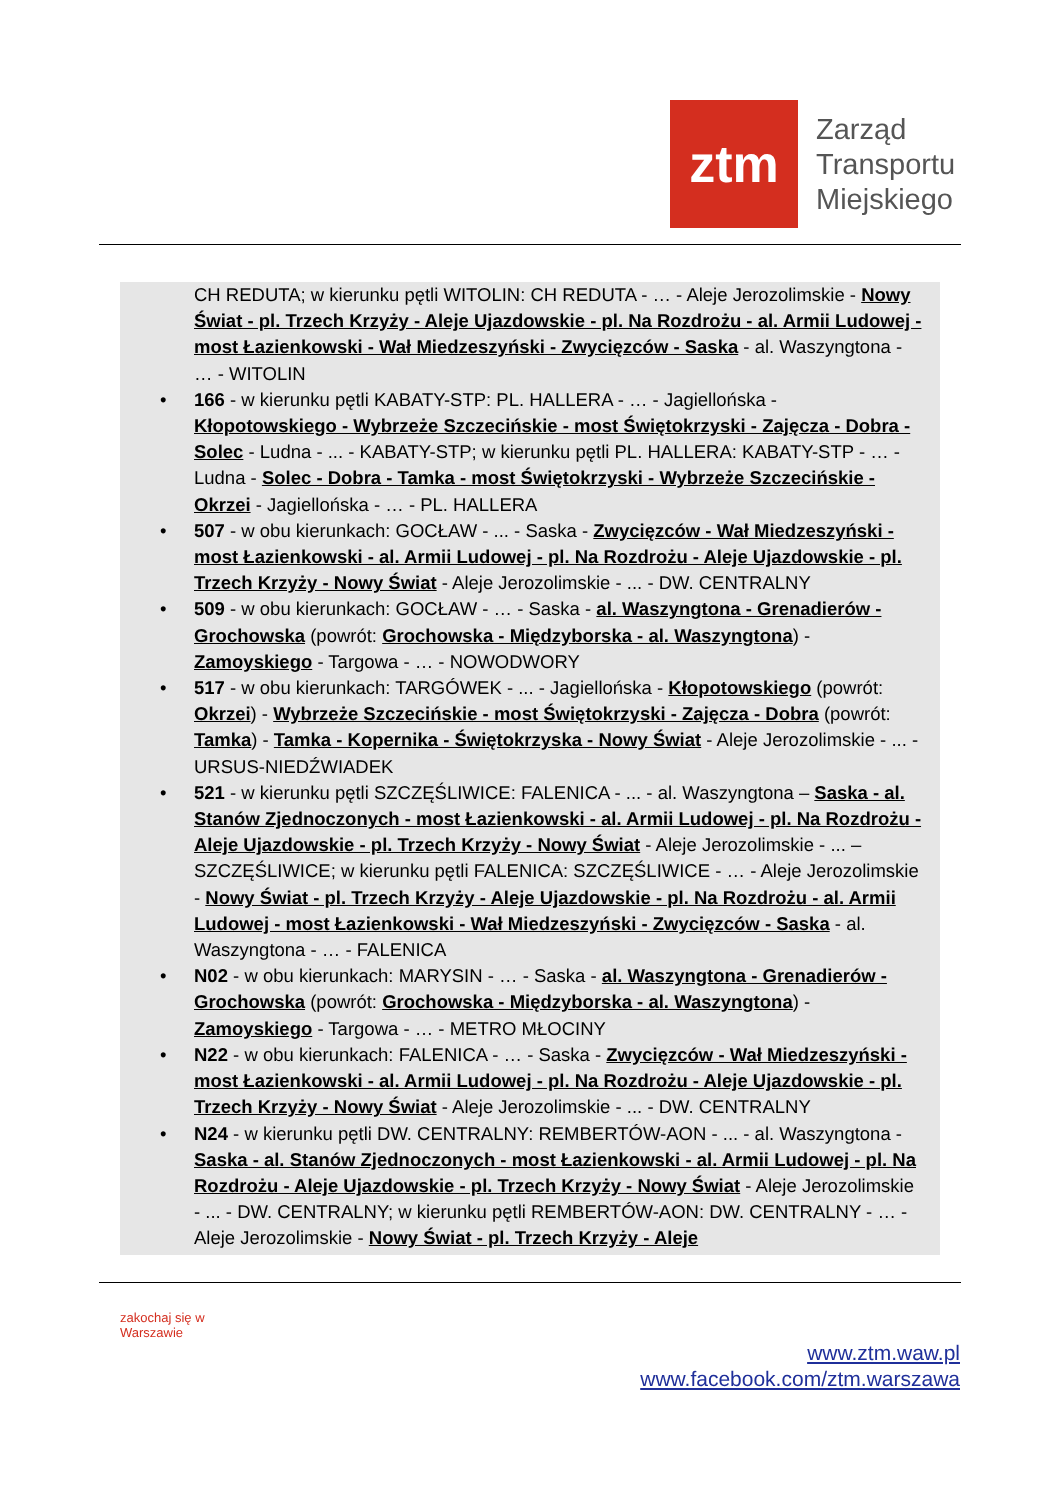ztm
Zarząd
Transportu
Miejskiego
CH REDUTA; w kierunku pętli WITOLIN: CH REDUTA - … - Aleje Jerozolimskie - Nowy Świat - pl. Trzech Krzyży - Aleje Ujazdowskie - pl. Na Rozdrożu - al. Armii Ludowej - most Łazienkowski - Wał Miedzeszyński - Zwycięzców - Saska - al. Waszyngtona - … - WITOLIN
• 166 - w kierunku pętli KABATY-STP: PL. HALLERA - … - Jagiellońska - Kłopotowskiego - Wybrzeże Szczecińskie - most Świętokrzyski - Zajęcza - Dobra - Solec - Ludna - ... - KABATY-STP; w kierunku pętli PL. HALLERA: KABATY-STP - … - Ludna - Solec - Dobra - Tamka - most Świętokrzyski - Wybrzeże Szczecińskie - Okrzei - Jagiellońska - … - PL. HALLERA
• 507 - w obu kierunkach: GOCŁAW - ... - Saska - Zwycięzców - Wał Miedzeszyński - most Łazienkowski - al. Armii Ludowej - pl. Na Rozdrożu - Aleje Ujazdowskie - pl. Trzech Krzyży - Nowy Świat - Aleje Jerozolimskie - ... - DW. CENTRALNY
• 509 - w obu kierunkach: GOCŁAW - … - Saska - al. Waszyngtona - Grenadierów - Grochowska (powrót: Grochowska - Międzyborska - al. Waszyngtona) - Zamoyskiego - Targowa - … - NOWODWORY
• 517 - w obu kierunkach: TARGÓWEK - ... - Jagiellońska - Kłopotowskiego (powrót: Okrzei) - Wybrzeże Szczecińskie - most Świętokrzyski - Zajęcza - Dobra (powrót: Tamka) - Tamka - Kopernika - Świętokrzyska - Nowy Świat - Aleje Jerozolimskie - ... - URSUS-NIEDŹWIADEK
• 521 - w kierunku pętli SZCZĘŚLIWICE: FALENICA - ... - al. Waszyngtona – Saska - al. Stanów Zjednoczonych - most Łazienkowski - al. Armii Ludowej - pl. Na Rozdrożu - Aleje Ujazdowskie - pl. Trzech Krzyży - Nowy Świat - Aleje Jerozolimskie - ... – SZCZĘŚLIWICE; w kierunku pętli FALENICA: SZCZĘŚLIWICE - … - Aleje Jerozolimskie - Nowy Świat - pl. Trzech Krzyży - Aleje Ujazdowskie - pl. Na Rozdrożu - al. Armii Ludowej - most Łazienkowski - Wał Miedzeszyński - Zwycięzców - Saska - al. Waszyngtona - … - FALENICA
• N02 - w obu kierunkach: MARYSIN - … - Saska - al. Waszyngtona - Grenadierów - Grochowska (powrót: Grochowska - Międzyborska - al. Waszyngtona) - Zamoyskiego - Targowa - … - METRO MŁOCINY
• N22 - w obu kierunkach: FALENICA - … - Saska - Zwycięzców - Wał Miedzeszyński - most Łazienkowski - al. Armii Ludowej - pl. Na Rozdrożu - Aleje Ujazdowskie - pl. Trzech Krzyży - Nowy Świat - Aleje Jerozolimskie - ... - DW. CENTRALNY
• N24 - w kierunku pętli DW. CENTRALNY: REMBERTÓW-AON - ... - al. Waszyngtona - Saska - al. Stanów Zjednoczonych - most Łazienkowski - al. Armii Ludowej - pl. Na Rozdrożu - Aleje Ujazdowskie - pl. Trzech Krzyży - Nowy Świat - Aleje Jerozolimskie - ... - DW. CENTRALNY; w kierunku pętli REMBERTÓW-AON: DW. CENTRALNY - … - Aleje Jerozolimskie - Nowy Świat - pl. Trzech Krzyży - Aleje
zakochaj się w Warszawie
www.ztm.waw.pl
www.facebook.com/ztm.warszawa